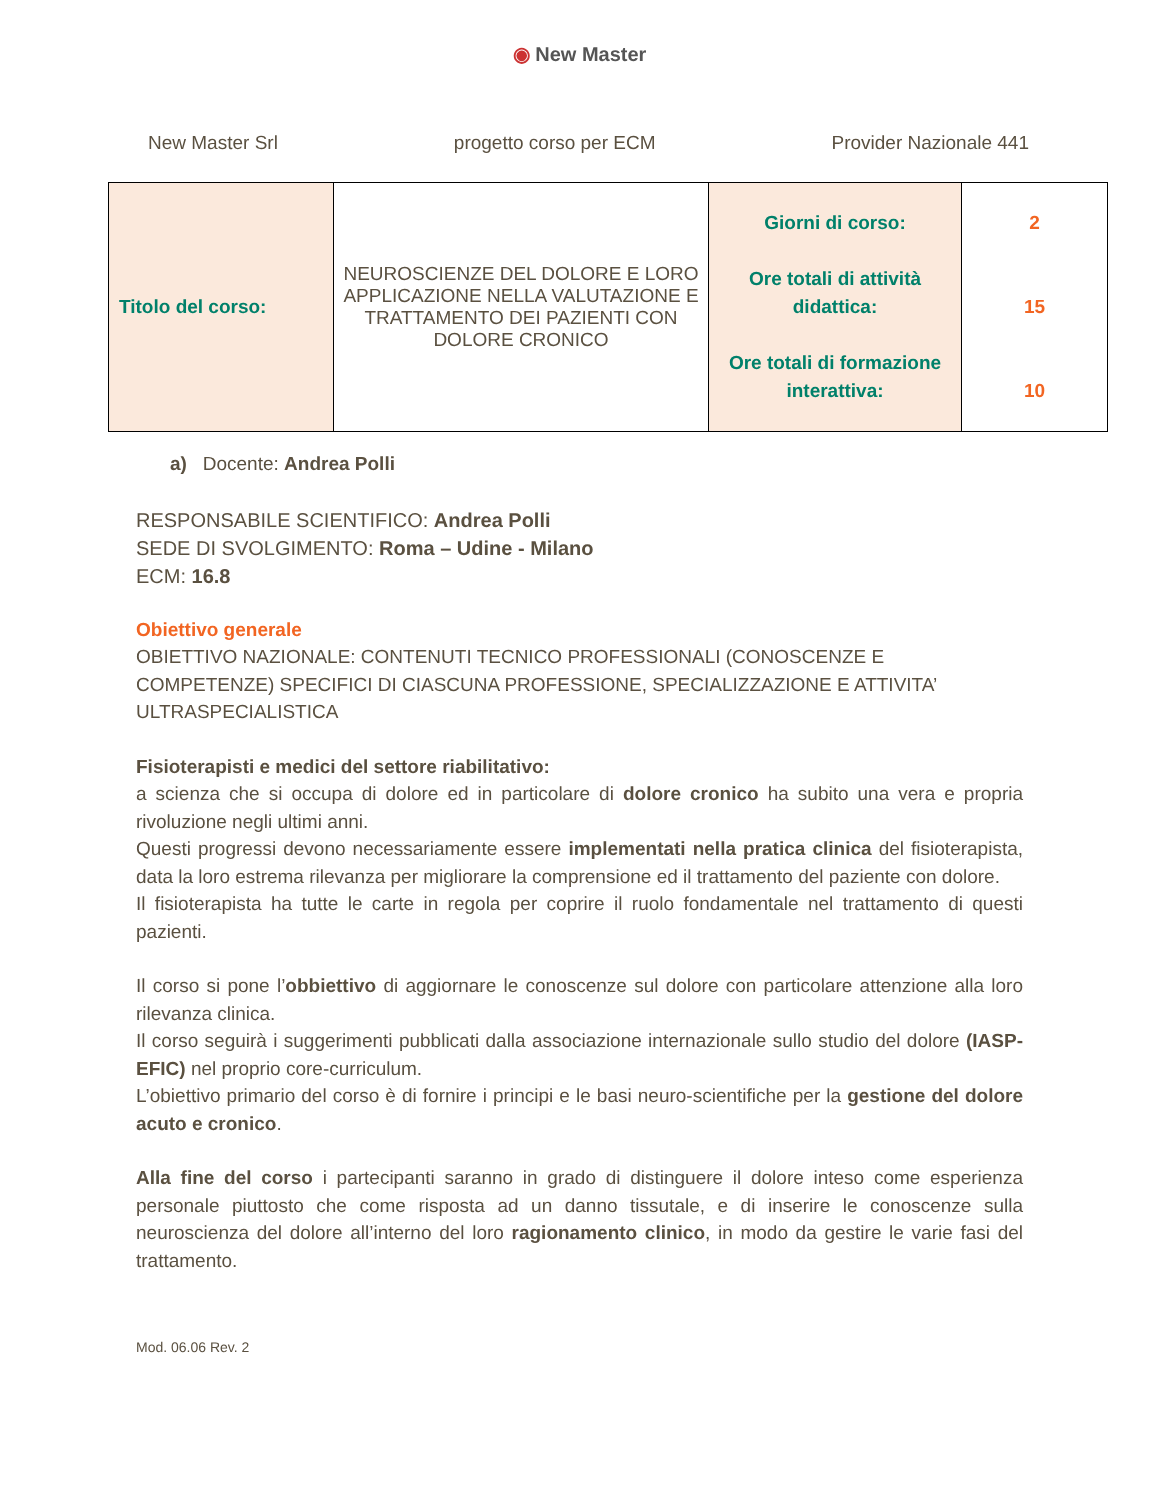◉ New Master
New Master Srl progetto corso per ECM Provider Nazionale 441
| Titolo del corso: | NEUROSCIENZE DEL DOLORE E LORO APPLICAZIONE NELLA VALUTAZIONE E TRATTAMENTO DEI PAZIENTI CON DOLORE CRONICO | Giorni di corso: Ore totali di attività didattica: Ore totali di formazione interattiva: | 2 15 10 |
a) Docente: Andrea Polli
RESPONSABILE SCIENTIFICO: Andrea Polli
SEDE DI SVOLGIMENTO: Roma – Udine - Milano
ECM: 16.8
Obiettivo generale
OBIETTIVO NAZIONALE: CONTENUTI TECNICO PROFESSIONALI (CONOSCENZE E COMPETENZE) SPECIFICI DI CIASCUNA PROFESSIONE, SPECIALIZZAZIONE E ATTIVITA’ ULTRASPECIALISTICA
Fisioterapisti e medici del settore riabilitativo:
a scienza che si occupa di dolore ed in particolare di dolore cronico ha subito una vera e propria rivoluzione negli ultimi anni.
Questi progressi devono necessariamente essere implementati nella pratica clinica del fisioterapista, data la loro estrema rilevanza per migliorare la comprensione ed il trattamento del paziente con dolore.
Il fisioterapista ha tutte le carte in regola per coprire il ruolo fondamentale nel trattamento di questi pazienti.
Il corso si pone l’obbiettivo di aggiornare le conoscenze sul dolore con particolare attenzione alla loro rilevanza clinica.
Il corso seguirà i suggerimenti pubblicati dalla associazione internazionale sullo studio del dolore (IASP-EFIC) nel proprio core-curriculum.
L’obiettivo primario del corso è di fornire i principi e le basi neuro-scientifiche per la gestione del dolore acuto e cronico.
Alla fine del corso i partecipanti saranno in grado di distinguere il dolore inteso come esperienza personale piuttosto che come risposta ad un danno tissutale, e di inserire le conoscenze sulla neuroscienza del dolore all’interno del loro ragionamento clinico, in modo da gestire le varie fasi del trattamento.
Mod. 06.06 Rev. 2